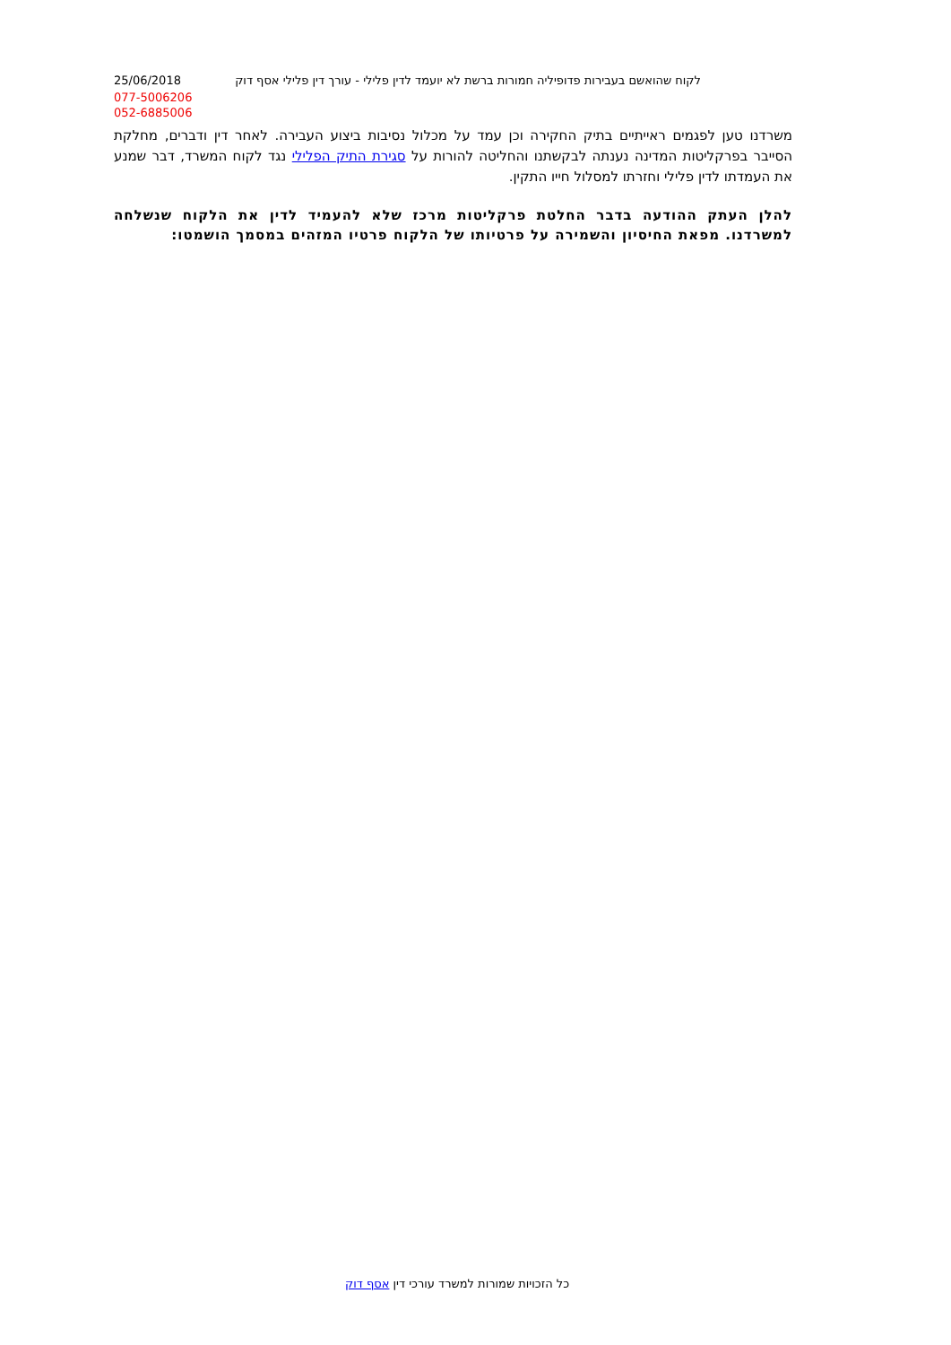25/06/2018 לקוח שהואשם בעבירות פדופיליה חמורות ברשת לא יועמד לדין פלילי - עורך דין פלילי אסף דוק
077-5006206
052-6885006
משרדנו טען לפגמים ראייתיים בתיק החקירה וכן עמד על מכלול נסיבות ביצוע העבירה. לאחר דין ודברים, מחלקת הסייבר בפרקליטות המדינה נענתה לבקשתנו והחליטה להורות על סגירת התיק הפלילי נגד לקוח המשרד, דבר שמנע את העמדתו לדין פלילי וחזרתו למסלול חייו התקין.
להלן העתק ההודעה בדבר החלטת פרקליטות מרכז שלא להעמיד לדין את הלקוח שנשלחה למשרדנו. מפאת החיסיון והשמירה על פרטיותו של הלקוח פרטיו המזהים במסמך הושמטו:
כל הזכויות שמורות למשרד עורכי דין אסף דוק